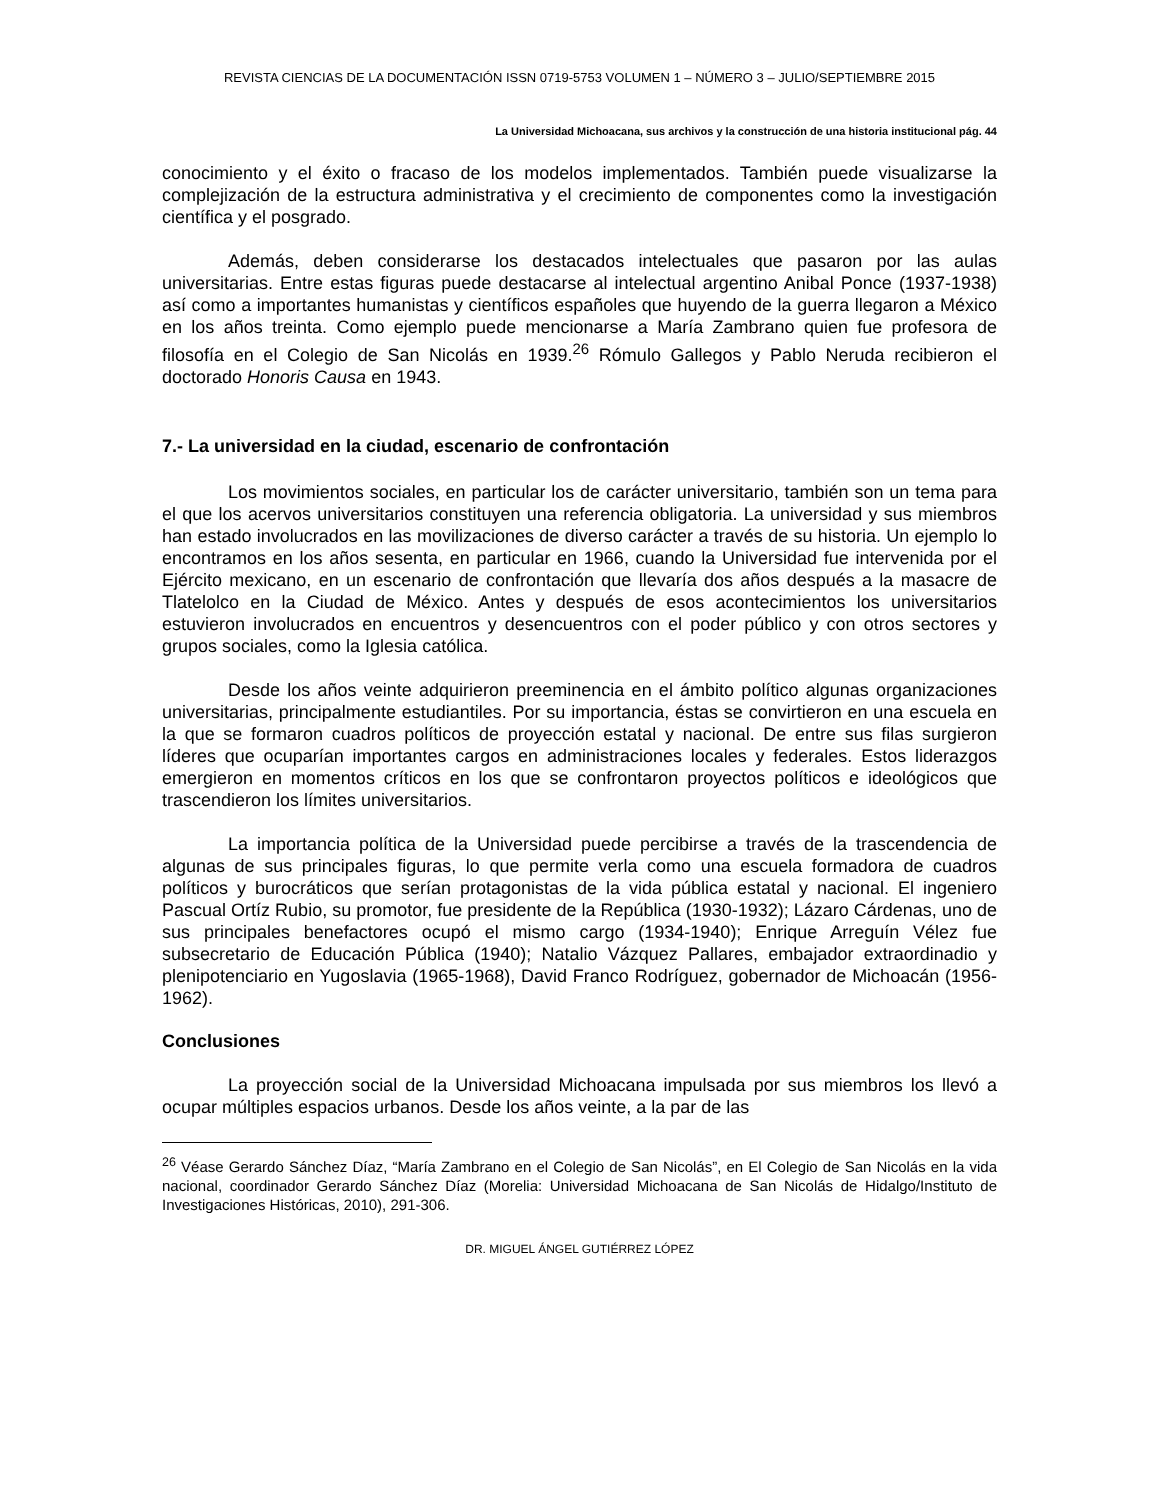REVISTA CIENCIAS DE LA DOCUMENTACIÓN ISSN 0719-5753 VOLUMEN 1 – NÚMERO 3 – JULIO/SEPTIEMBRE 2015
La Universidad Michoacana, sus archivos y la construcción de una historia institucional pág. 44
conocimiento y el éxito o fracaso de los modelos implementados. También puede visualizarse la complejización de la estructura administrativa y el crecimiento de componentes como la investigación científica y el posgrado.
Además, deben considerarse los destacados intelectuales que pasaron por las aulas universitarias. Entre estas figuras puede destacarse al intelectual argentino Anibal Ponce (1937-1938) así como a importantes humanistas y científicos españoles que huyendo de la guerra llegaron a México en los años treinta. Como ejemplo puede mencionarse a María Zambrano quien fue profesora de filosofía en el Colegio de San Nicolás en 1939.<sup>26</sup> Rómulo Gallegos y Pablo Neruda recibieron el doctorado Honoris Causa en 1943.
7.- La universidad en la ciudad, escenario de confrontación
Los movimientos sociales, en particular los de carácter universitario, también son un tema para el que los acervos universitarios constituyen una referencia obligatoria. La universidad y sus miembros han estado involucrados en las movilizaciones de diverso carácter a través de su historia. Un ejemplo lo encontramos en los años sesenta, en particular en 1966, cuando la Universidad fue intervenida por el Ejército mexicano, en un escenario de confrontación que llevaría dos años después a la masacre de Tlatelolco en la Ciudad de México. Antes y después de esos acontecimientos los universitarios estuvieron involucrados en encuentros y desencuentros con el poder público y con otros sectores y grupos sociales, como la Iglesia católica.
Desde los años veinte adquirieron preeminencia en el ámbito político algunas organizaciones universitarias, principalmente estudiantiles. Por su importancia, éstas se convirtieron en una escuela en la que se formaron cuadros políticos de proyección estatal y nacional. De entre sus filas surgieron líderes que ocuparían importantes cargos en administraciones locales y federales. Estos liderazgos emergieron en momentos críticos en los que se confrontaron proyectos políticos e ideológicos que trascendieron los límites universitarios.
La importancia política de la Universidad puede percibirse a través de la trascendencia de algunas de sus principales figuras, lo que permite verla como una escuela formadora de cuadros políticos y burocráticos que serían protagonistas de la vida pública estatal y nacional. El ingeniero Pascual Ortíz Rubio, su promotor, fue presidente de la República (1930-1932); Lázaro Cárdenas, uno de sus principales benefactores ocupó el mismo cargo (1934-1940); Enrique Arreguín Vélez fue subsecretario de Educación Pública (1940); Natalio Vázquez Pallares, embajador extraordinadio y plenipotenciario en Yugoslavia (1965-1968), David Franco Rodríguez, gobernador de Michoacán (1956-1962).
Conclusiones
La proyección social de la Universidad Michoacana impulsada por sus miembros los llevó a ocupar múltiples espacios urbanos. Desde los años veinte, a la par de las
<sup>26</sup> Véase Gerardo Sánchez Díaz, “María Zambrano en el Colegio de San Nicolás”, en El Colegio de San Nicolás en la vida nacional, coordinador Gerardo Sánchez Díaz (Morelia: Universidad Michoacana de San Nicolás de Hidalgo/Instituto de Investigaciones Históricas, 2010), 291-306.
DR. MIGUEL ÁNGEL GUTIÉRREZ LÓPEZ